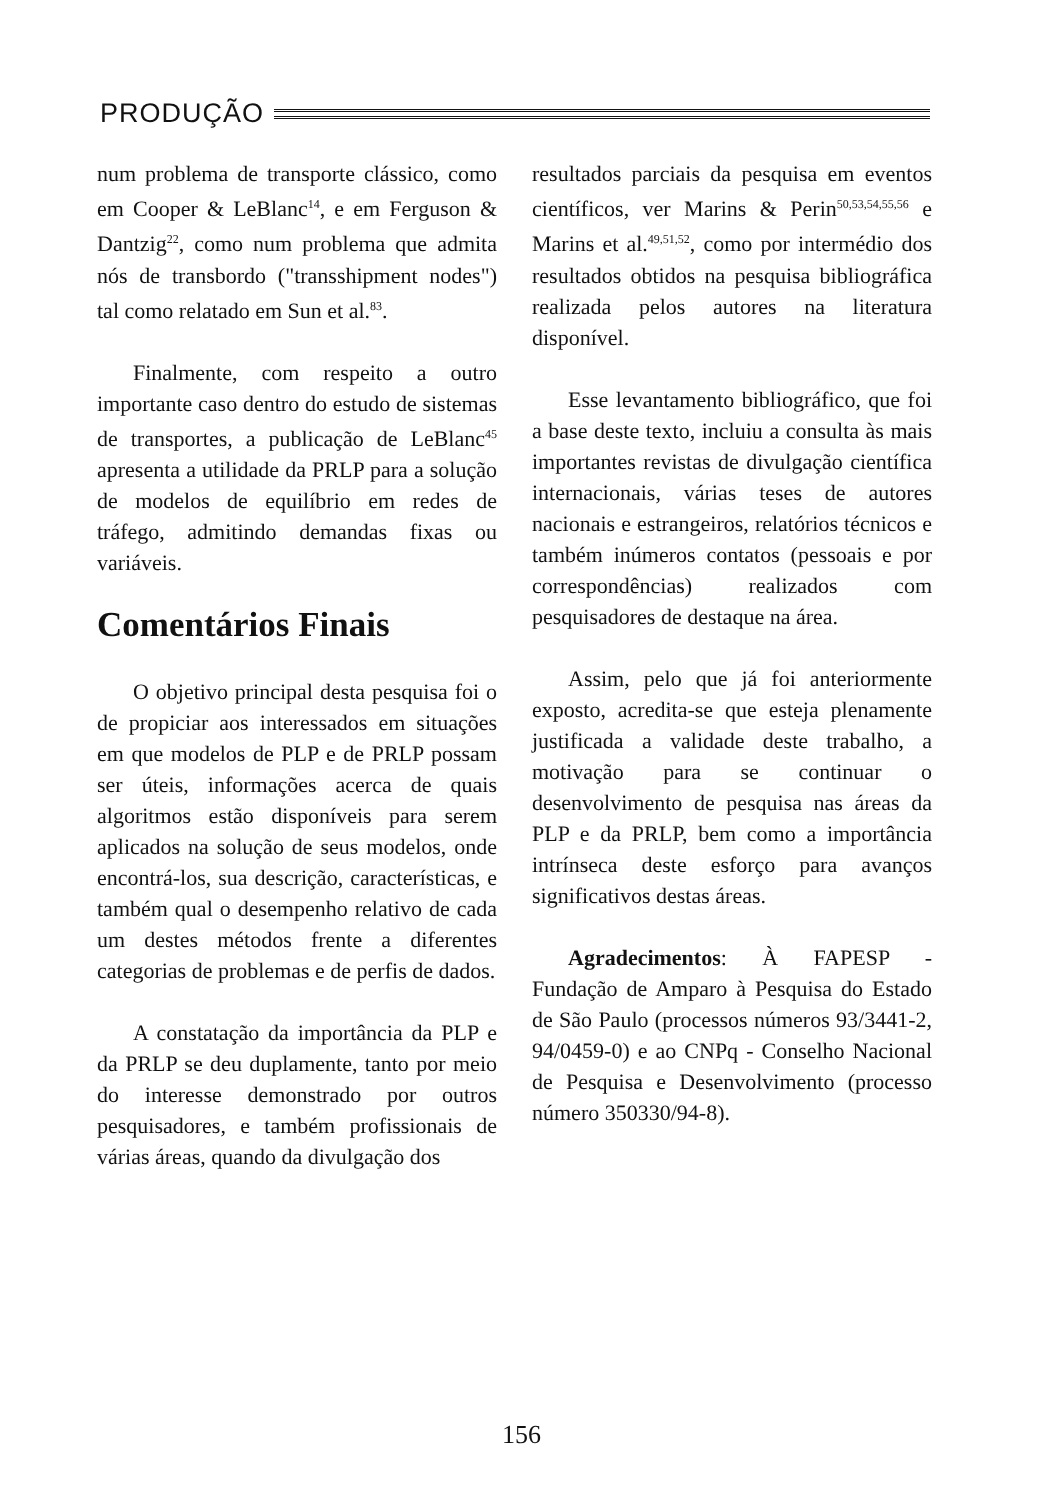PRODUÇÃO
num problema de transporte clássico, como em Cooper & LeBlanc<sup>14</sup>, e em Ferguson & Dantzig<sup>22</sup>, como num problema que admita nós de transbordo ("transshipment nodes") tal como relatado em Sun et al.<sup>83</sup>.
Finalmente, com respeito a outro importante caso dentro do estudo de sistemas de transportes, a publicação de LeBlanc<sup>45</sup> apresenta a utilidade da PRLP para a solução de modelos de equilíbrio em redes de tráfego, admitindo demandas fixas ou variáveis.
Comentários Finais
O objetivo principal desta pesquisa foi o de propiciar aos interessados em situações em que modelos de PLP e de PRLP possam ser úteis, informações acerca de quais algoritmos estão disponíveis para serem aplicados na solução de seus modelos, onde encontrá-los, sua descrição, características, e também qual o desempenho relativo de cada um destes métodos frente a diferentes categorias de problemas e de perfis de dados.
A constatação da importância da PLP e da PRLP se deu duplamente, tanto por meio do interesse demonstrado por outros pesquisadores, e também profissionais de várias áreas, quando da divulgação dos
resultados parciais da pesquisa em eventos científicos, ver Marins & Perin<sup>50,53,54,55,56</sup> e Marins et al.<sup>49,51,52</sup>, como por intermédio dos resultados obtidos na pesquisa bibliográfica realizada pelos autores na literatura disponível.
Esse levantamento bibliográfico, que foi a base deste texto, incluiu a consulta às mais importantes revistas de divulgação científica internacionais, várias teses de autores nacionais e estrangeiros, relatórios técnicos e também inúmeros contatos (pessoais e por correspondências) realizados com pesquisadores de destaque na área.
Assim, pelo que já foi anteriormente exposto, acredita-se que esteja plenamente justificada a validade deste trabalho, a motivação para se continuar o desenvolvimento de pesquisa nas áreas da PLP e da PRLP, bem como a importância intrínseca deste esforço para avanços significativos destas áreas.
Agradecimentos: À FAPESP - Fundação de Amparo à Pesquisa do Estado de São Paulo (processos números 93/3441-2, 94/0459-0) e ao CNPq - Conselho Nacional de Pesquisa e Desenvolvimento (processo número 350330/94-8).
156